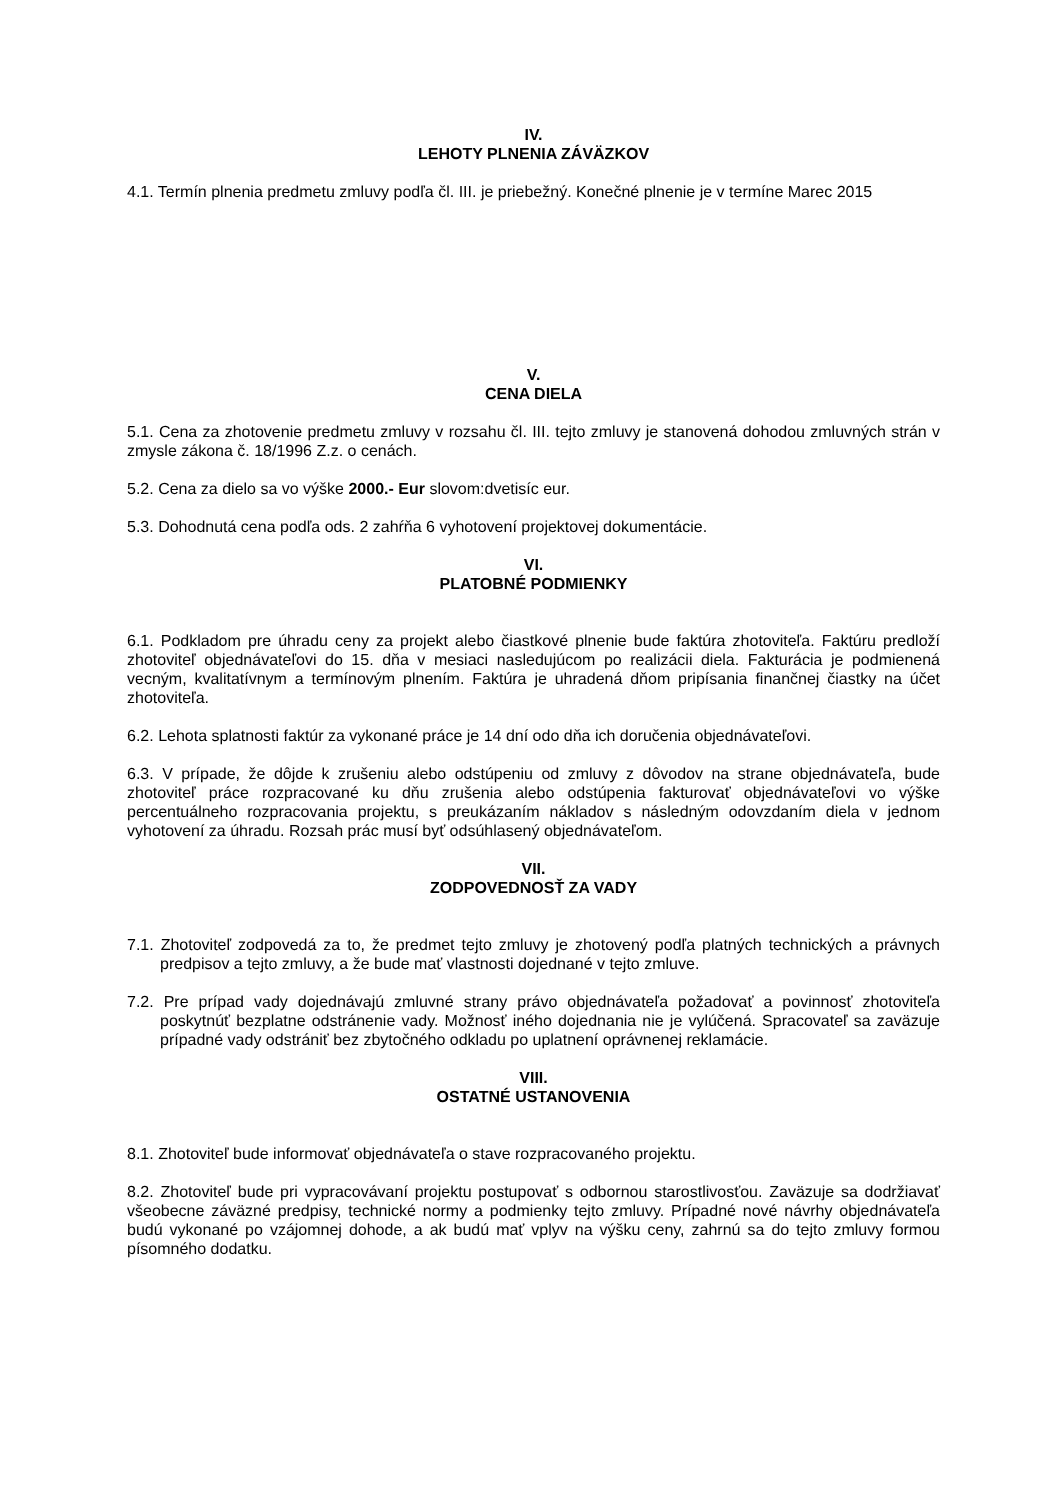IV.
LEHOTY PLNENIA ZÁVÄZKOV
4.1. Termín plnenia predmetu zmluvy podľa čl. III. je priebežný. Konečné plnenie je v termíne Marec 2015
V.
CENA DIELA
5.1. Cena za zhotovenie predmetu zmluvy v rozsahu čl. III. tejto zmluvy je stanovená dohodou zmluvných strán v zmysle zákona č. 18/1996 Z.z. o cenách.
5.2. Cena za dielo sa vo výške 2000.- Eur slovom:dvetisíc eur.
5.3. Dohodnutá cena podľa ods. 2 zahŕňa 6 vyhotovení projektovej dokumentácie.
VI.
PLATOBNÉ PODMIENKY
6.1. Podkladom pre úhradu ceny za projekt alebo čiastkové plnenie bude faktúra zhotoviteľa. Faktúru predloží zhotoviteľ objednávateľovi do 15. dňa v mesiaci nasledujúcom po realizácii diela. Fakturácia je podmienená vecným, kvalitatívnym a termínovým plnením. Faktúra je uhradená dňom pripísania finančnej čiastky na účet zhotoviteľa.
6.2. Lehota splatnosti faktúr za vykonané práce je 14 dní odo dňa ich doručenia objednávateľovi.
6.3. V prípade, že dôjde k zrušeniu alebo odstúpeniu od zmluvy z dôvodov na strane objednávateľa, bude zhotoviteľ práce rozpracované ku dňu zrušenia alebo odstúpenia fakturovať objednávateľovi vo výške percentuálneho rozpracovania projektu, s preukázaním nákladov s následným odovzdaním diela v jednom vyhotovení za úhradu. Rozsah prác musí byť odsúhlasený objednávateľom.
VII.
ZODPOVEDNOSŤ ZA VADY
7.1. Zhotoviteľ zodpovedá za to, že predmet tejto zmluvy je zhotovený podľa platných technických a právnych predpisov a tejto zmluvy, a že bude mať vlastnosti dojednané v tejto zmluve.
7.2. Pre prípad vady dojednávajú zmluvné strany právo objednávateľa požadovať a povinnosť zhotoviteľa poskytnúť bezplatne odstránenie vady. Možnosť iného dojednania nie je vylúčená. Spracovateľ sa zaväzuje prípadné vady odstrániť bez zbytočného odkladu po uplatnení oprávnenej reklamácie.
VIII.
OSTATNÉ USTANOVENIA
8.1. Zhotoviteľ bude informovať objednávateľa o stave rozpracovaného projektu.
8.2. Zhotoviteľ bude pri vypracovávaní projektu postupovať s odbornou starostlivosťou. Zaväzuje sa dodržiavať všeobecne záväzné predpisy, technické normy a podmienky tejto zmluvy. Prípadné nové návrhy objednávateľa budú vykonané po vzájomnej dohode, a ak budú mať vplyv na výšku ceny, zahrnú sa do tejto zmluvy formou písomného dodatku.